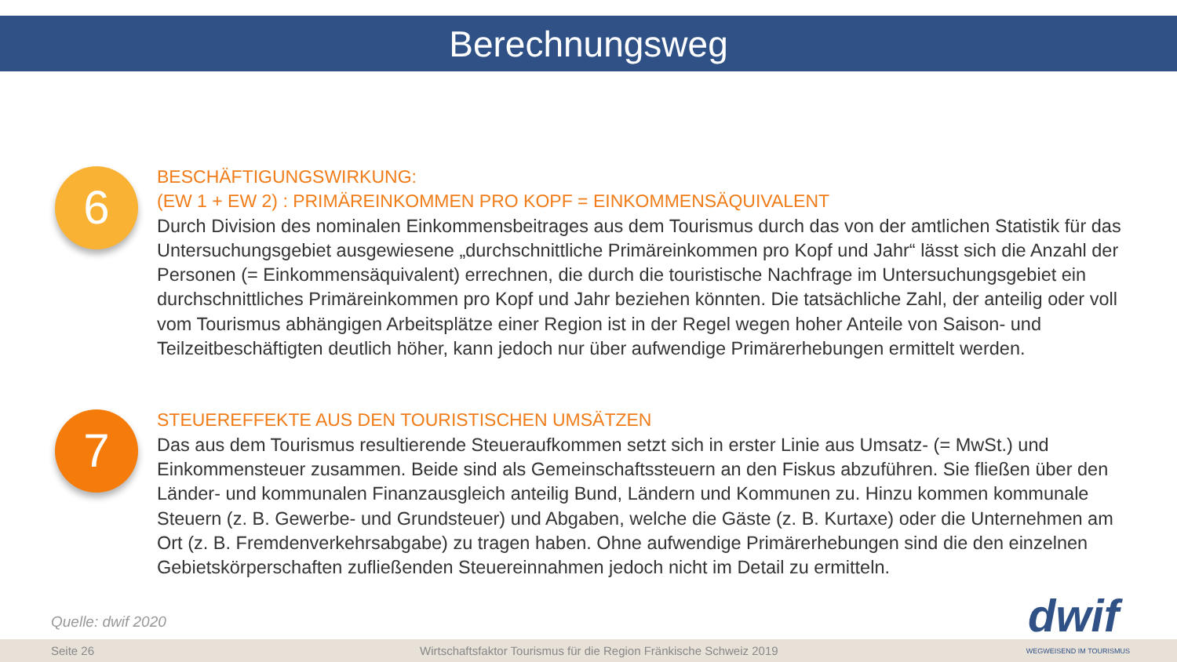Berechnungsweg
6
BESCHÄFTIGUNGSWIRKUNG:
(EW 1 + EW 2) : PRIMÄREINKOMMEN PRO KOPF = EINKOMMENSÄQUIVALENT
Durch Division des nominalen Einkommensbeitrages aus dem Tourismus durch das von der amtlichen Statistik für das Untersuchungsgebiet ausgewiesene „durchschnittliche Primäreinkommen pro Kopf und Jahr“ lässt sich die Anzahl der Personen (= Einkommensäquivalent) errechnen, die durch die touristische Nachfrage im Untersuchungsgebiet ein durchschnittliches Primäreinkommen pro Kopf und Jahr beziehen könnten. Die tatsächliche Zahl, der anteilig oder voll vom Tourismus abhängigen Arbeitsplätze einer Region ist in der Regel wegen hoher Anteile von Saison- und Teilzeitbeschäftigten deutlich höher, kann jedoch nur über aufwendige Primärerhebungen ermittelt werden.
7
STEUEREFFEKTE AUS DEN TOURISTISCHEN UMSÄTZEN
Das aus dem Tourismus resultierende Steueraufkommen setzt sich in erster Linie aus Umsatz- (= MwSt.) und Einkommensteuer zusammen. Beide sind als Gemeinschaftssteuern an den Fiskus abzuführen. Sie fließen über den Länder- und kommunalen Finanzausgleich anteilig Bund, Ländern und Kommunen zu. Hinzu kommen kommunale Steuern (z. B. Gewerbe- und Grundsteuer) und Abgaben, welche die Gäste (z. B. Kurtaxe) oder die Unternehmen am Ort (z. B. Fremdenverkehrsabgabe) zu tragen haben. Ohne aufwendige Primärerhebungen sind die den einzelnen Gebietskörperschaften zufließenden Steuereinnahmen jedoch nicht im Detail zu ermitteln.
Quelle: dwif 2020
dwif
Seite 26 Wirtschaftsfaktor Tourismus für die Region Fränkische Schweiz 2019 WEGWEISEND IM TOURISMUS